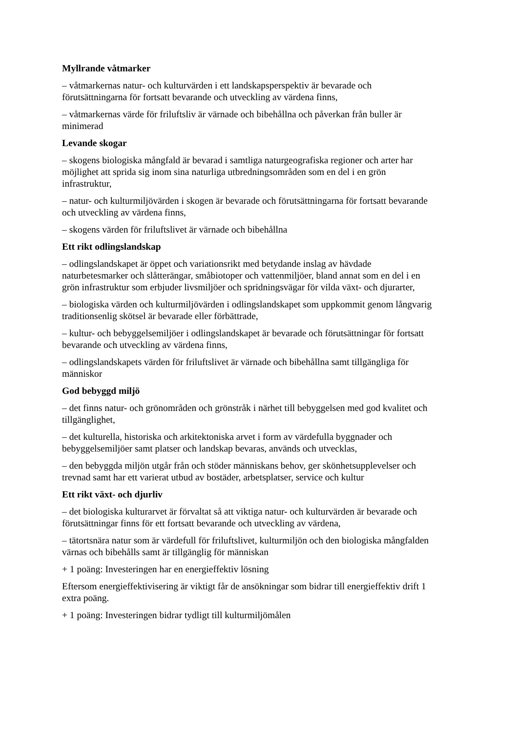Myllrande våtmarker
– våtmarkernas natur- och kulturvärden i ett landskapsperspektiv är bevarade och förutsättningarna för fortsatt bevarande och utveckling av värdena finns,
– våtmarkernas värde för friluftsliv är värnade och bibehållna och påverkan från buller är minimerad
Levande skogar
– skogens biologiska mångfald är bevarad i samtliga naturgeografiska regioner och arter har möjlighet att sprida sig inom sina naturliga utbredningsområden som en del i en grön infrastruktur,
– natur- och kulturmiljövärden i skogen är bevarade och förutsättningarna för fortsatt bevarande och utveckling av värdena finns,
– skogens värden för friluftslivet är värnade och bibehållna
Ett rikt odlingslandskap
– odlingslandskapet är öppet och variationsrikt med betydande inslag av hävdade naturbetesmarker och slåtterängar, småbiotoper och vattenmiljöer, bland annat som en del i en grön infrastruktur som erbjuder livsmiljöer och spridningsvägar för vilda växt- och djurarter,
– biologiska värden och kulturmiljövärden i odlingslandskapet som uppkommit genom långvarig traditionsenlig skötsel är bevarade eller förbättrade,
– kultur- och bebyggelsemiljöer i odlingslandskapet är bevarade och förutsättningar för fortsatt bevarande och utveckling av värdena finns,
– odlingslandskapets värden för friluftslivet är värnade och bibehållna samt tillgängliga för människor
God bebyggd miljö
– det finns natur- och grönområden och grönstråk i närhet till bebyggelsen med god kvalitet och tillgänglighet,
– det kulturella, historiska och arkitektoniska arvet i form av värdefulla byggnader och bebyggelsemiljöer samt platser och landskap bevaras, används och utvecklas,
– den bebyggda miljön utgår från och stöder människans behov, ger skönhetsupplevelser och trevnad samt har ett varierat utbud av bostäder, arbetsplatser, service och kultur
Ett rikt växt- och djurliv
– det biologiska kulturarvet är förvaltat så att viktiga natur- och kulturvärden är bevarade och förutsättningar finns för ett fortsatt bevarande och utveckling av värdena,
– tätortsnära natur som är värdefull för friluftslivet, kulturmiljön och den biologiska mångfalden värnas och bibehålls samt är tillgänglig för människan
+ 1 poäng: Investeringen har en energieffektiv lösning
Eftersom energieffektivisering är viktigt får de ansökningar som bidrar till energieffektiv drift 1 extra poäng.
+ 1 poäng: Investeringen bidrar tydligt till kulturmiljömålen